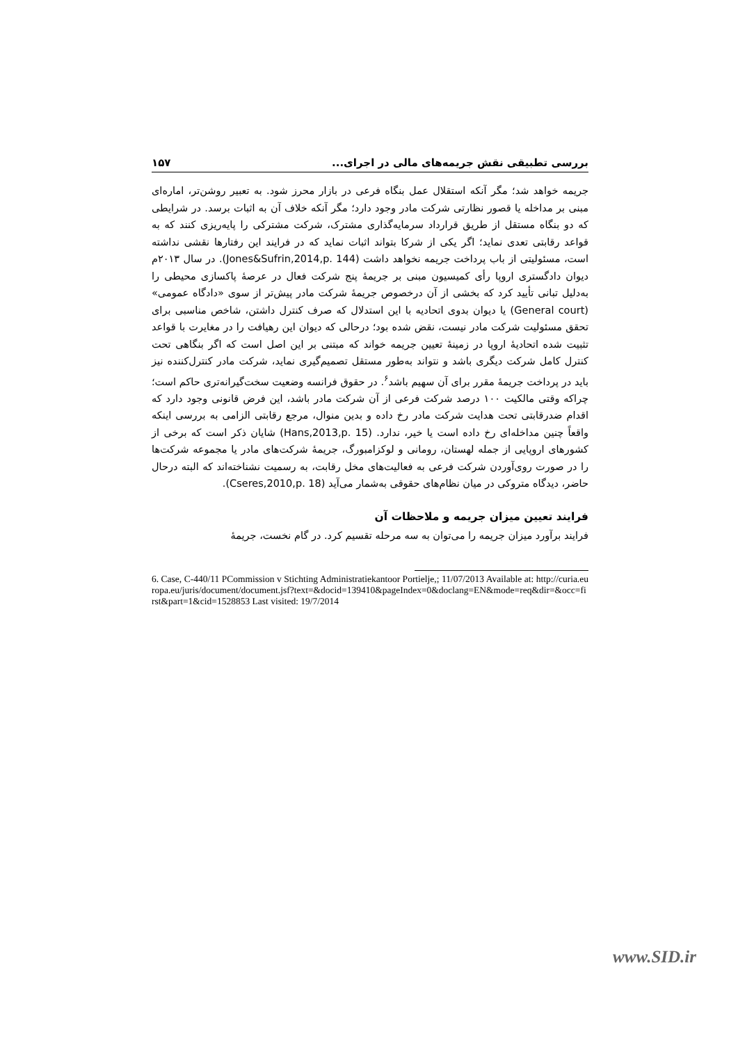بررسی تطبیقی نقش جریمه‌های مالی در اجرای... ۱۵۷
جریمه خواهد شد؛ مگر آنکه استقلال عمل بنگاه فرعی در بازار محرز شود. به تعبیر روشن‌تر، اماره‌ای مبنی بر مداخله یا قصور نظارتی شرکت مادر وجود دارد؛ مگر آنکه خلاف آن به اثبات برسد. در شرایطی که دو بنگاه مستقل از طریق قرارداد سرمایه‌گذاری مشترک، شرکت مشترکی را پایه‌ریزی کنند که به قواعد رقابتی تعدی نماید؛ اگر یکی از شرکا بتواند اثبات نماید که در فرایند این رفتارها نقشی نداشته است، مسئولیتی از باب پرداخت جریمه نخواهد داشت (Jones&Sufrin,2014,p. 144). در سال ۲۰۱۳م دیوان دادگستری اروپا رأی کمیسیون مبنی بر جریمهٔ پنج شرکت فعال در عرصهٔ پاکسازی محیطی را به‌دلیل تبانی تأیید کرد که بخشی از آن درخصوص جریمهٔ شرکت مادر پیش‌تر از سوی «دادگاه عمومی» (General court) یا دیوان بدوی اتحادیه با این استدلال که صرف کنترل داشتن، شاخص مناسبی برای تحقق مسئولیت شرکت مادر نیست، نقض شده بود؛ درحالی که دیوان این رهیافت را در مغایرت با قواعد تثبیت شده اتحادیهٔ اروپا در زمینهٔ تعیین جریمه خواند که مبتنی بر این اصل است که اگر بنگاهی تحت کنترل کامل شرکت دیگری باشد و نتواند به‌طور مستقل تصمیم‌گیری نماید، شرکت مادر کنترل‌کننده نیز باید در پرداخت جریمهٔ مقرر برای آن سهیم باشد<sup>۶</sup>. در حقوق فرانسه وضعیت سخت‌گیرانه‌تری حاکم است؛ چراکه وقتی مالکیت ۱۰۰ درصد شرکت فرعی از آن شرکت مادر باشد، این فرض قانونی وجود دارد که اقدام ضدرقابتی تحت هدایت شرکت مادر رخ داده و بدین منوال، مرجع رقابتی الزامی به بررسی اینکه واقعاً چنین مداخله‌ای رخ داده است یا خیر، ندارد. (Hans,2013,p. 15) شایان ذکر است که برخی از کشورهای اروپایی از جمله لهستان، رومانی و لوکزامبورگ، جریمهٔ شرکت‌های مادر یا مجموعه شرکت‌ها را در صورت روی‌آوردن شرکت فرعی به فعالیت‌های مخل رقابت، به رسمیت نشناخته‌اند که البته درحال حاضر، دیدگاه متروکی در میان نظام‌های حقوقی به‌شمار می‌آید (Cseres,2010,p. 18).
فرایند تعیین میزان جریمه و ملاحظات آن
فرایند برآورد میزان جریمه را می‌توان به سه مرحله تقسیم کرد. در گام نخست، جریمهٔ
6. Case, C-440/11 PCommission v Stichting Administratiekantoor Portielje,; 11/07/2013 Available at: http://curia.europa.eu/juris/document/document.jsf?text=&docid=139410&pageIndex=0&doclang=EN&mode=req&dir=&occ=first&part=1&cid=1528853 Last visited: 19/7/2014
www.SID.ir